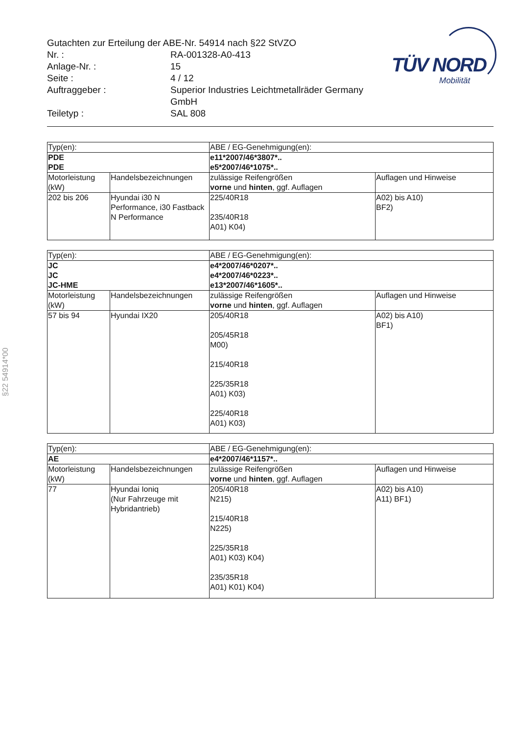Gutachten zur Erteilung der ABE-Nr. 54914 nach §22 StVZO
Nr. : RA-001328-A0-413
Anlage-Nr. : 15
Seite : 4 / 12
Auftraggeber : Superior Industries Leichtmetallräder Germany
GmbH
Teiletyp : SAL 808
TÜV NORD
Mobilität
§22 54914*00
| Typ(en): | | ABE / EG-Genehmigung(en): | |
| PDE PDE | | e11*2007/46*3807*.. e5*2007/46*1075*.. | |
| Motorleistung (kW) | Handelsbezeichnungen | zulässige Reifengrößen vorne und hinten , ggf. Auflagen | Auflagen und Hinweise |
| 202 bis 206 | Hyundai i30 N Performance, i30 Fastback N Performance | 225/40R18 235/40R18 A01) K04) | A02) bis A10) BF2) |
| Typ(en): | | ABE / EG-Genehmigung(en): | |
| JC JC JC-HME | | e4*2007/46*0207*.. e4*2007/46*0223*.. e13*2007/46*1605*.. | |
| Motorleistung (kW) | Handelsbezeichnungen | zulässige Reifengrößen vorne und hinten , ggf. Auflagen | Auflagen und Hinweise |
| 57 bis 94 | Hyundai IX20 | 205/40R18 205/45R18 M00) 215/40R18 225/35R18 A01) K03) 225/40R18 A01) K03) | A02) bis A10) BF1) |
| Typ(en): | | ABE / EG-Genehmigung(en): | |
| AE | | e4*2007/46*1157*.. | |
| Motorleistung (kW) | Handelsbezeichnungen | zulässige Reifengrößen vorne und hinten , ggf. Auflagen | Auflagen und Hinweise |
| 77 | Hyundai Ioniq (Nur Fahrzeuge mit Hybridantrieb) | 205/40R18 N215) 215/40R18 N225) 225/35R18 A01) K03) K04) 235/35R18 A01) K01) K04) | A02) bis A10) A11) BF1) |